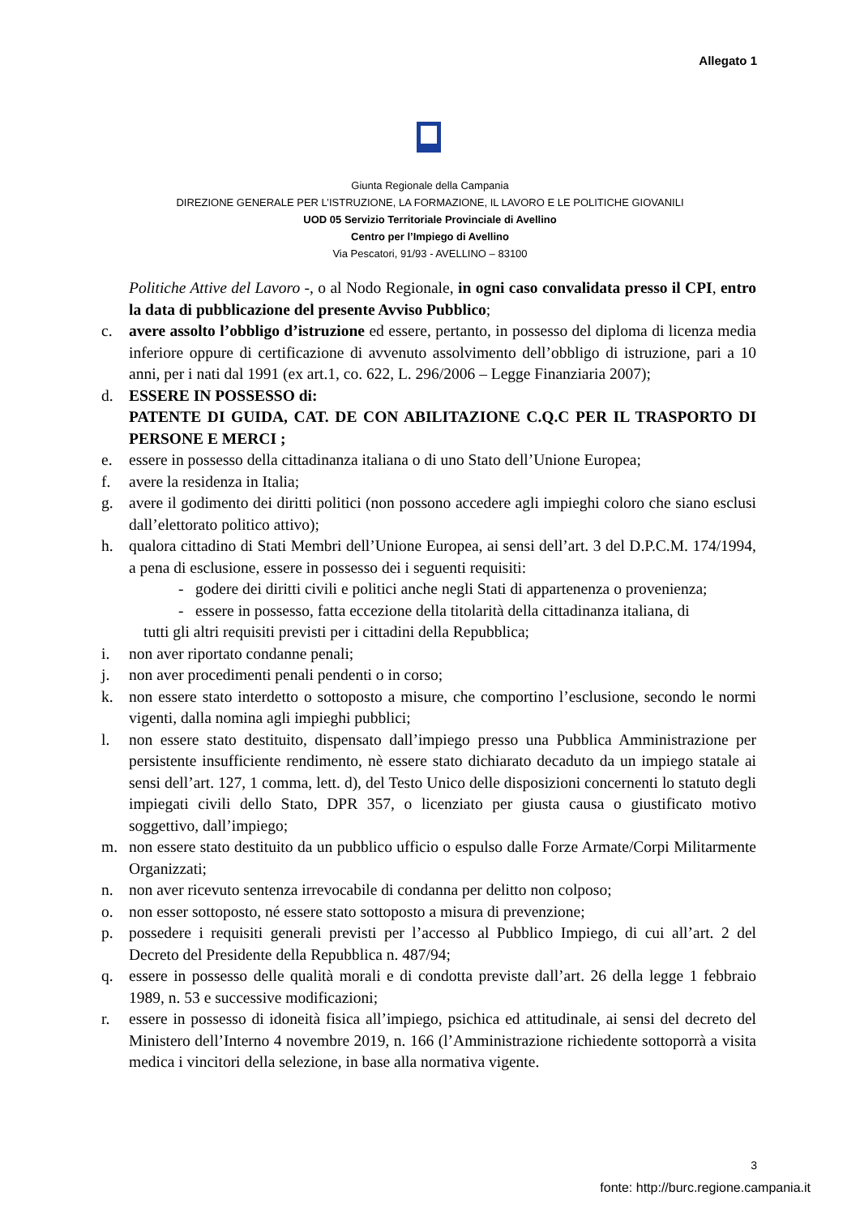Allegato 1
Giunta Regionale della Campania
DIREZIONE GENERALE PER L’ISTRUZIONE, LA FORMAZIONE, IL LAVORO E LE POLITICHE GIOVANILI
UOD 05 Servizio Territoriale Provinciale di Avellino
Centro per l’Impiego di Avellino
Via Pescatori, 91/93 - AVELLINO – 83100
Politiche Attive del Lavoro -, o al Nodo Regionale, in ogni caso convalidata presso il CPI, entro la data di pubblicazione del presente Avviso Pubblico;
c. avere assolto l’obbligo d’istruzione ed essere, pertanto, in possesso del diploma di licenza media inferiore oppure di certificazione di avvenuto assolvimento dell’obbligo di istruzione, pari a 10 anni, per i nati dal 1991 (ex art.1, co. 622, L. 296/2006 – Legge Finanziaria 2007);
d. ESSERE IN POSSESSO di:
PATENTE DI GUIDA, CAT. DE CON ABILITAZIONE C.Q.C PER IL TRASPORTO DI PERSONE E MERCI ;
e. essere in possesso della cittadinanza italiana o di uno Stato dell’Unione Europea;
f. avere la residenza in Italia;
g. avere il godimento dei diritti politici (non possono accedere agli impieghi coloro che siano esclusi dall’elettorato politico attivo);
h. qualora cittadino di Stati Membri dell’Unione Europea, ai sensi dell’art. 3 del D.P.C.M. 174/1994, a pena di esclusione, essere in possesso dei i seguenti requisiti:
- godere dei diritti civili e politici anche negli Stati di appartenenza o provenienza;
- essere in possesso, fatta eccezione della titolarità della cittadinanza italiana, di
tutti gli altri requisiti previsti per i cittadini della Repubblica;
i. non aver riportato condanne penali;
j. non aver procedimenti penali pendenti o in corso;
k. non essere stato interdetto o sottoposto a misure, che comportino l’esclusione, secondo le normi vigenti, dalla nomina agli impieghi pubblici;
l. non essere stato destituito, dispensato dall’impiego presso una Pubblica Amministrazione per persistente insufficiente rendimento, nè essere stato dichiarato decaduto da un impiego statale ai sensi dell’art. 127, 1 comma, lett. d), del Testo Unico delle disposizioni concernenti lo statuto degli impiegati civili dello Stato, DPR 357, o licenziato per giusta causa o giustificato motivo soggettivo, dall’impiego;
m. non essere stato destituito da un pubblico ufficio o espulso dalle Forze Armate/Corpi Militarmente Organizzati;
n. non aver ricevuto sentenza irrevocabile di condanna per delitto non colposo;
o. non esser sottoposto, né essere stato sottoposto a misura di prevenzione;
p. possedere i requisiti generali previsti per l’accesso al Pubblico Impiego, di cui all’art. 2 del Decreto del Presidente della Repubblica n. 487/94;
q. essere in possesso delle qualità morali e di condotta previste dall’art. 26 della legge 1 febbraio 1989, n. 53 e successive modificazioni;
r. essere in possesso di idoneità fisica all’impiego, psichica ed attitudinale, ai sensi del decreto del Ministero dell’Interno 4 novembre 2019, n. 166 (l’Amministrazione richiedente sottoporrà a visita medica i vincitori della selezione, in base alla normativa vigente.
3
fonte: http://burc.regione.campania.it